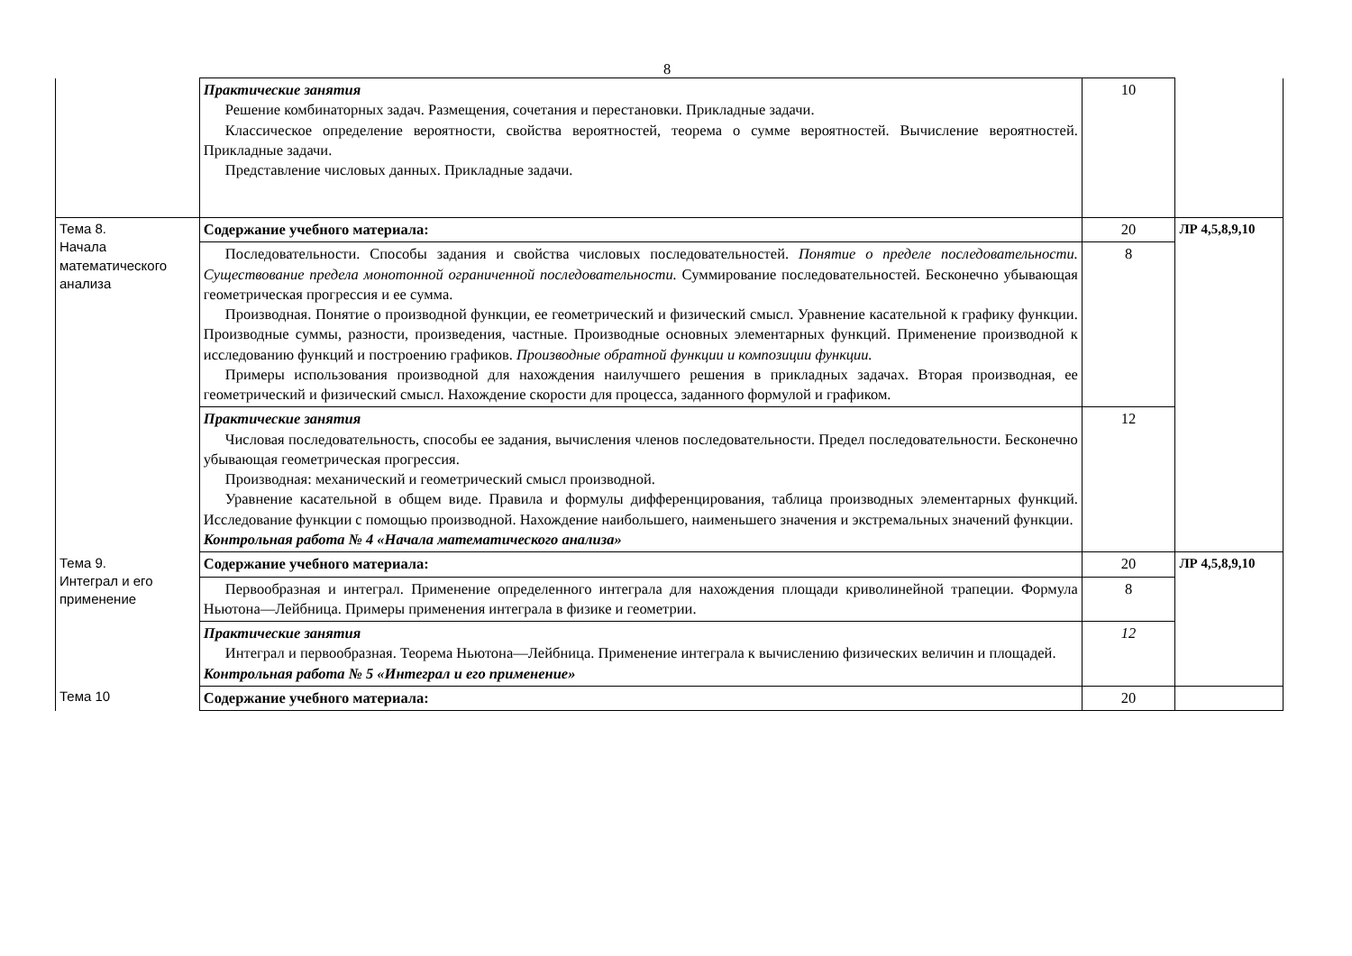8
| | Практические занятия Решение комбинаторных задач. Размещения, сочетания и перестановки. Прикладные задачи. Классическое определение вероятности, свойства вероятностей, теорема о сумме вероятностей. Вычисление вероятностей. Прикладные задачи. Представление числовых данных. Прикладные задачи. | 10 | |
| Тема 8. Начала математического анализа | Содержание учебного материала: | 20 | ЛР 4,5,8,9,10 |
| | Последовательности. Способы задания и свойства числовых последовательностей. Понятие о пределе последовательности. Существование предела монотонной ограниченной последовательности. Суммирование последовательностей. Бесконечно убывающая геометрическая прогрессия и ее сумма. Производная. Понятие о производной функции, ее геометрический и физический смысл. Уравнение касательной к графику функции. Производные суммы, разности, произведения, частные. Производные основных элементарных функций. Применение производной к исследованию функций и построению графиков. Производные обратной функции и композиции функции. Примеры использования производной для нахождения наилучшего решения в прикладных задачах. Вторая производная, ее геометрический и физический смысл. Нахождение скорости для процесса, заданного формулой и графиком. | 8 | |
| | Практические занятия Числовая последовательность, способы ее задания, вычисления членов последовательности. Предел последовательности. Бесконечно убывающая геометрическая прогрессия. Производная: механический и геометрический смысл производной. Уравнение касательной в общем виде. Правила и формулы дифференцирования, таблица производных элементарных функций. Исследование функции с помощью производной. Нахождение наибольшего, наименьшего значения и экстремальных значений функции. Контрольная работа № 4 «Начала математического анализа» | 12 | |
| Тема 9. Интеграл и его применение | Содержание учебного материала: | 20 | ЛР 4,5,8,9,10 |
| | Первообразная и интеграл. Применение определенного интеграла для нахождения площади криволинейной трапеции. Формула Ньютона—Лейбница. Примеры применения интеграла в физике и геометрии. | 8 | |
| | Практические занятия Интеграл и первообразная. Теорема Ньютона—Лейбница. Применение интеграла к вычислению физических величин и площадей. Контрольная работа № 5 «Интеграл и его применение» | 12 | |
| Тема 10 | Содержание учебного материала: | 20 | |